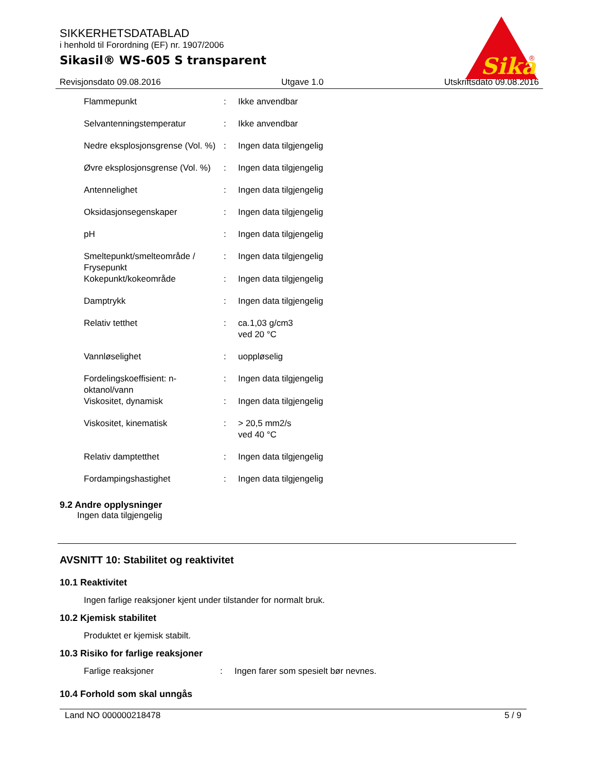SIKKERHETSDATABLAD
i henhold til Forordning (EF) nr. 1907/2006
Sikasil® WS-605 S transparent
Sika
®
Revisjonsdato 09.08.2016 Utgave 1.0 Utskriftsdato 09.08.2016
| Flammepunkt | : | Ikke anvendbar |
| Selvantenningstemperatur | : | Ikke anvendbar |
| Nedre eksplosjonsgrense (Vol. %) | : | Ingen data tilgjengelig |
| Øvre eksplosjonsgrense (Vol. %) | : | Ingen data tilgjengelig |
| Antennelighet | : | Ingen data tilgjengelig |
| Oksidasjonsegenskaper | : | Ingen data tilgjengelig |
| pH | : | Ingen data tilgjengelig |
| Smeltepunkt/smelteområde / Frysepunkt | : | Ingen data tilgjengelig |
| Kokepunkt/kokeområde | : | Ingen data tilgjengelig |
| Damptrykk | : | Ingen data tilgjengelig |
| Relativ tetthet | : | ca.1,03 g/cm3 ved 20 °C |
| Vannløselighet | : | uoppløselig |
| Fordelingskoeffisient: n-oktanol/vann | : | Ingen data tilgjengelig |
| Viskositet, dynamisk | : | Ingen data tilgjengelig |
| Viskositet, kinematisk | : | > 20,5 mm2/s ved 40 °C |
| Relativ damptetthet | : | Ingen data tilgjengelig |
| Fordampingshastighet | : | Ingen data tilgjengelig |
9.2 Andre opplysninger
Ingen data tilgjengelig
AVSNITT 10: Stabilitet og reaktivitet
10.1 Reaktivitet
Ingen farlige reaksjoner kjent under tilstander for normalt bruk.
10.2 Kjemisk stabilitet
Produktet er kjemisk stabilt.
10.3 Risiko for farlige reaksjoner
Farlige reaksjoner: Ingen farer som spesielt bør nevnes.
10.4 Forhold som skal unngås
Land NO 000000218478 5 / 9